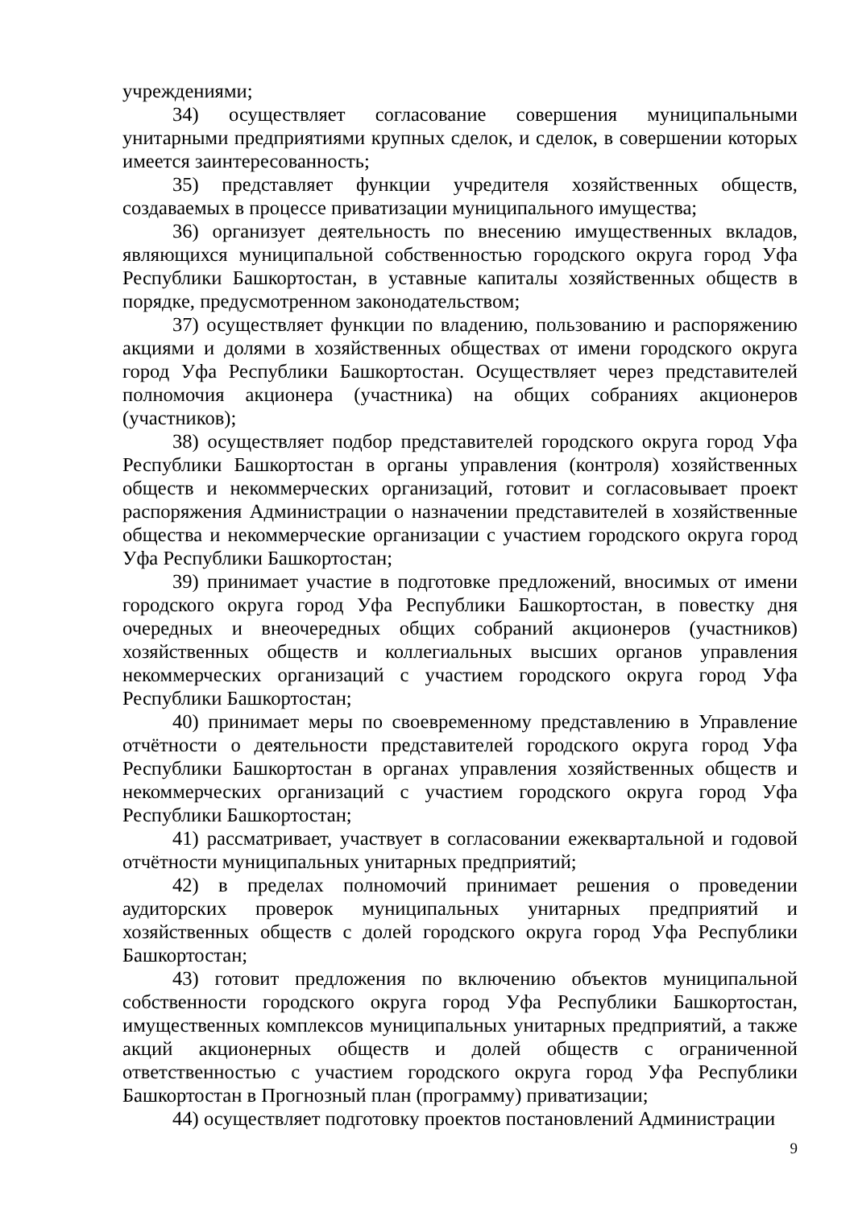учреждениями;
34) осуществляет согласование совершения муниципальными унитарными предприятиями крупных сделок, и сделок, в совершении которых имеется заинтересованность;
35) представляет функции учредителя хозяйственных обществ, создаваемых в процессе приватизации муниципального имущества;
36) организует деятельность по внесению имущественных вкладов, являющихся муниципальной собственностью городского округа город Уфа Республики Башкортостан, в уставные капиталы хозяйственных обществ в порядке, предусмотренном законодательством;
37) осуществляет функции по владению, пользованию и распоряжению акциями и долями в хозяйственных обществах от имени городского округа город Уфа Республики Башкортостан. Осуществляет через представителей полномочия акционера (участника) на общих собраниях акционеров (участников);
38) осуществляет подбор представителей городского округа город Уфа Республики Башкортостан в органы управления (контроля) хозяйственных обществ и некоммерческих организаций, готовит и согласовывает проект распоряжения Администрации о назначении представителей в хозяйственные общества и некоммерческие организации с участием городского округа город Уфа Республики Башкортостан;
39) принимает участие в подготовке предложений, вносимых от имени городского округа город Уфа Республики Башкортостан, в повестку дня очередных и внеочередных общих собраний акционеров (участников) хозяйственных обществ и коллегиальных высших органов управления некоммерческих организаций с участием городского округа город Уфа Республики Башкортостан;
40) принимает меры по своевременному представлению в Управление отчётности о деятельности представителей городского округа город Уфа Республики Башкортостан в органах управления хозяйственных обществ и некоммерческих организаций с участием городского округа город Уфа Республики Башкортостан;
41) рассматривает, участвует в согласовании ежеквартальной и годовой отчётности муниципальных унитарных предприятий;
42) в пределах полномочий принимает решения о проведении аудиторских проверок муниципальных унитарных предприятий и хозяйственных обществ с долей городского округа город Уфа Республики Башкортостан;
43) готовит предложения по включению объектов муниципальной собственности городского округа город Уфа Республики Башкортостан, имущественных комплексов муниципальных унитарных предприятий, а также акций акционерных обществ и долей обществ с ограниченной ответственностью с участием городского округа город Уфа Республики Башкортостан в Прогнозный план (программу) приватизации;
44) осуществляет подготовку проектов постановлений Администрации
9